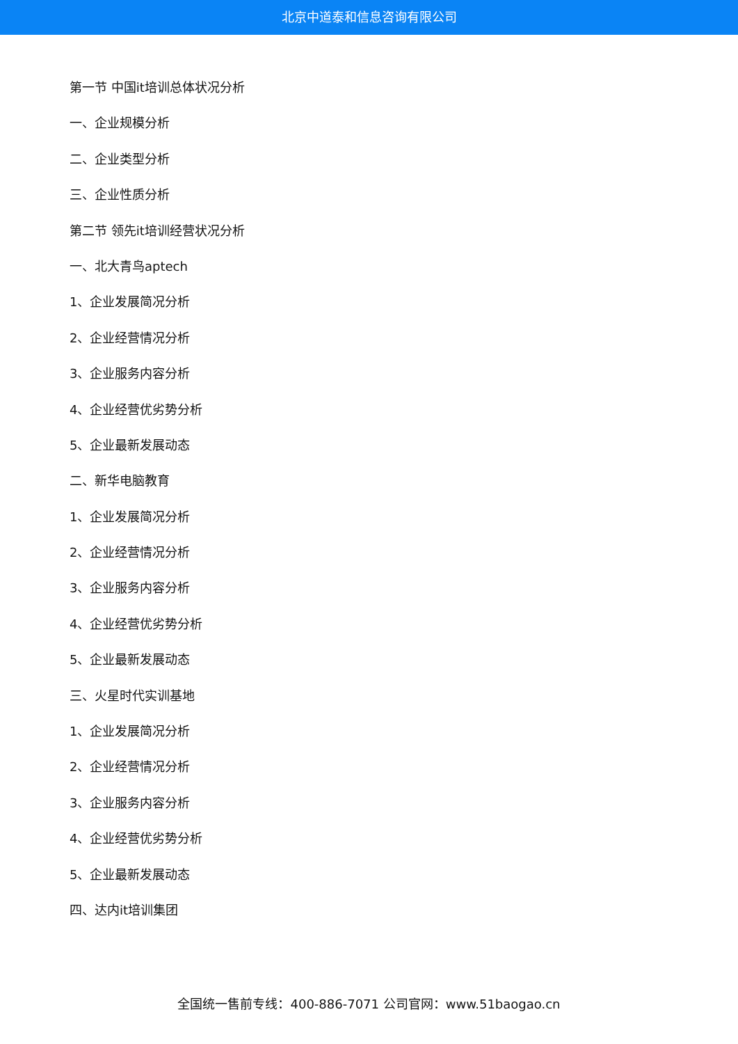北京中道泰和信息咨询有限公司
第一节 中国it培训总体状况分析
一、企业规模分析
二、企业类型分析
三、企业性质分析
第二节 领先it培训经营状况分析
一、北大青鸟aptech
1、企业发展简况分析
2、企业经营情况分析
3、企业服务内容分析
4、企业经营优劣势分析
5、企业最新发展动态
二、新华电脑教育
1、企业发展简况分析
2、企业经营情况分析
3、企业服务内容分析
4、企业经营优劣势分析
5、企业最新发展动态
三、火星时代实训基地
1、企业发展简况分析
2、企业经营情况分析
3、企业服务内容分析
4、企业经营优劣势分析
5、企业最新发展动态
四、达内it培训集团
全国统一售前专线：400-886-7071 公司官网：www.51baogao.cn